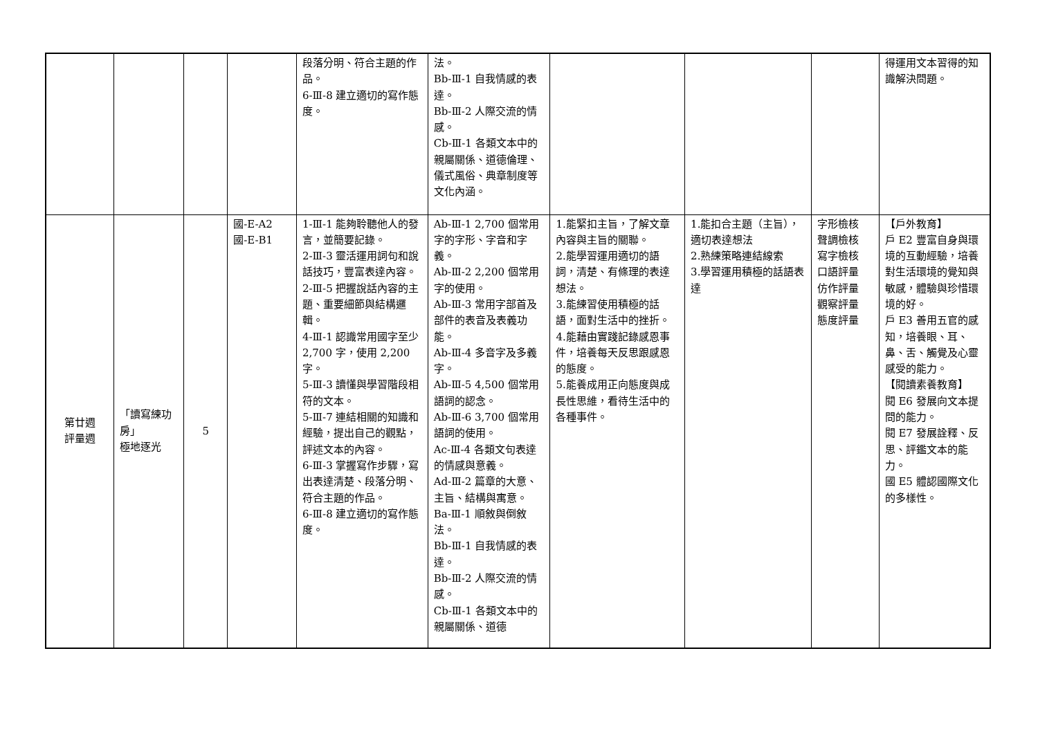| | | | | 段落分明、符合主題的作品。 6-Ⅲ-8 建立適切的寫作態度。 | 法。 Bb-Ⅲ-1 自我情感的表達。 Bb-Ⅲ-2 人際交流的情感。 Cb-Ⅲ-1 各類文本中的親屬關係、道德倫理、儀式風俗、典章制度等文化內涵。 | | | | 得運用文本習得的知識解決問題。 |
| 第廿週 評量週 | 「讀寫練功房」 極地逐光 | 5 | 國-E-A2 國-E-B1 | 1-Ⅲ-1 能夠聆聽他人的發言，並簡要記錄。 2-Ⅲ-3 靈活運用詞句和說話技巧，豐富表達內容。 2-Ⅲ-5 把握說話內容的主題、重要細節與結構邏輯。 4-Ⅲ-1 認識常用國字至少 2,700 字，使用 2,200 字。 5-Ⅲ-3 讀懂與學習階段相符的文本。 5-Ⅲ-7 連結相關的知識和經驗，提出自己的觀點，評述文本的內容。 6-Ⅲ-3 掌握寫作步驟，寫出表達清楚、段落分明、符合主題的作品。 6-Ⅲ-8 建立適切的寫作態度。 | Ab-Ⅲ-1 2,700 個常用字的字形、字音和字義。 Ab-Ⅲ-2 2,200 個常用字的使用。 Ab-Ⅲ-3 常用字部首及部件的表音及表義功能。 Ab-Ⅲ-4 多音字及多義字。 Ab-Ⅲ-5 4,500 個常用語詞的認念。 Ab-Ⅲ-6 3,700 個常用語詞的使用。 Ac-Ⅲ-4 各類文句表達的情感與意義。 Ad-Ⅲ-2 篇章的大意、主旨、結構與寓意。 Ba-Ⅲ-1 順敘與倒敘法。 Bb-Ⅲ-1 自我情感的表達。 Bb-Ⅲ-2 人際交流的情感。 Cb-Ⅲ-1 各類文本中的親屬關係、道德 | 1.能緊扣主旨，了解文章內容與主旨的關聯。 2.能學習運用適切的語詞，清楚、有條理的表達想法。 3.能練習使用積極的話語，面對生活中的挫折。 4.能藉由實踐記錄感恩事件，培養每天反思跟感恩的態度。 5.能養成用正向態度與成長性思維，看待生活中的各種事件。 | 1.能扣合主題（主旨），適切表達想法 2.熟練策略連結線索 3.學習運用積極的話語表達 | 字形檢核 聲調檢核 寫字檢核 口語評量 仿作評量 觀察評量 態度評量 | 【戶外教育】 戶 E2 豐富自身與環境的互動經驗，培養對生活環境的覺知與敏感，體驗與珍惜環境的好。 戶 E3 善用五官的感知，培養眼、耳、鼻、舌、觸覺及心靈感受的能力。 【閱讀素養教育】 閱 E6 發展向文本提問的能力。 閱 E7 發展詮釋、反思、評鑑文本的能力。 國 E5 體認國際文化的多樣性。 |